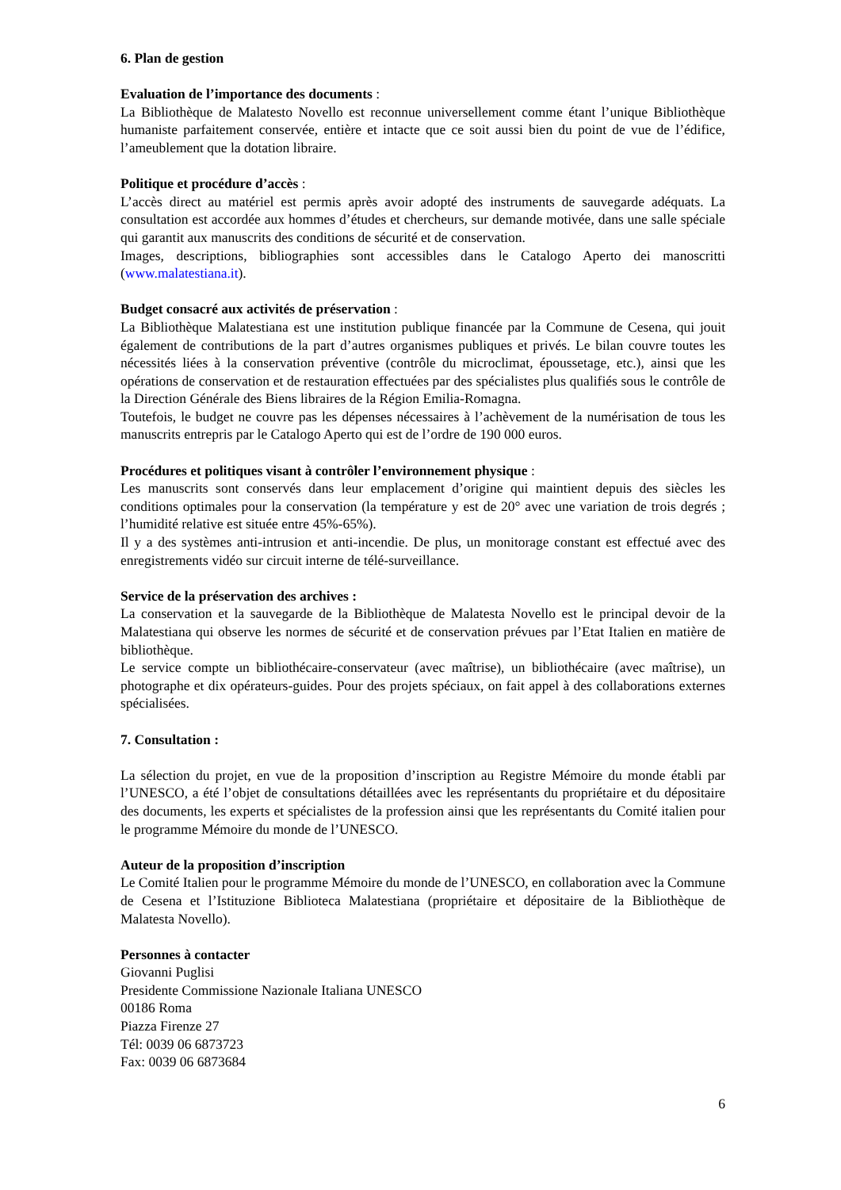6. Plan de gestion
Evaluation de l’importance des documents :
La Bibliothèque de Malatesto Novello est reconnue universellement comme étant l’unique Bibliothèque humaniste parfaitement conservée, entière et intacte que ce soit aussi bien du point de vue de l’édifice, l’ameublement que la dotation libraire.
Politique et procédure d’accès :
L’accès direct au matériel est permis après avoir adopté des instruments de sauvegarde adéquats. La consultation est accordée aux hommes d’études et chercheurs, sur demande motivée, dans une salle spéciale qui garantit aux manuscrits des conditions de sécurité et de conservation.
Images, descriptions, bibliographies sont accessibles dans le Catalogo Aperto dei manoscritti (www.malatestiana.it).
Budget consacré aux activités de préservation :
La Bibliothèque Malatestiana est une institution publique financée par la Commune de Cesena, qui jouit également de contributions de la part d’autres organismes publiques et privés. Le bilan couvre toutes les nécessités liées à la conservation préventive (contrôle du microclimat, époussetage, etc.), ainsi que les opérations de conservation et de restauration effectuées par des spécialistes plus qualifiés sous le contrôle de la Direction Générale des Biens libraires de la Région Emilia-Romagna.
Toutefois, le budget ne couvre pas les dépenses nécessaires à l’achèvement de la numérisation de tous les manuscrits entrepris par le Catalogo Aperto qui est de l’ordre de 190 000 euros.
Procédures et politiques visant à contrôler l’environnement physique :
Les manuscrits sont conservés dans leur emplacement d’origine qui maintient depuis des siècles les conditions optimales pour la conservation (la température y est de 20° avec une variation de trois degrés ; l’humidité relative est située entre 45%-65%).
Il y a des systèmes anti-intrusion et anti-incendie. De plus, un monitorage constant est effectué avec des enregistrements vidéo sur circuit interne de télé-surveillance.
Service de la préservation des archives :
La conservation et la sauvegarde de la Bibliothèque de Malatesta Novello est le principal devoir de la Malatestiana qui observe les normes de sécurité et de conservation prévues par l’Etat Italien en matière de bibliothèque.
Le service compte un bibliothécaire-conservateur (avec maîtrise), un bibliothécaire (avec maîtrise), un photographe et dix opérateurs-guides. Pour des projets spéciaux, on fait appel à des collaborations externes spécialisées.
7. Consultation :
La sélection du projet, en vue de la proposition d’inscription au Registre Mémoire du monde établi par l’UNESCO, a été l’objet de consultations détaillées avec les représentants du propriétaire et du dépositaire des documents, les experts et spécialistes de la profession ainsi que les représentants du Comité italien pour le programme Mémoire du monde de l’UNESCO.
Auteur de la proposition d’inscription
Le Comité Italien pour le programme Mémoire du monde de l’UNESCO, en collaboration avec la Commune de Cesena et l’Istituzione Biblioteca Malatestiana (propriétaire et dépositaire de la Bibliothèque de Malatesta Novello).
Personnes à contacter
Giovanni Puglisi
Presidente Commissione Nazionale Italiana UNESCO
00186 Roma
Piazza Firenze 27
Tél: 0039 06 6873723
Fax: 0039 06 6873684
6